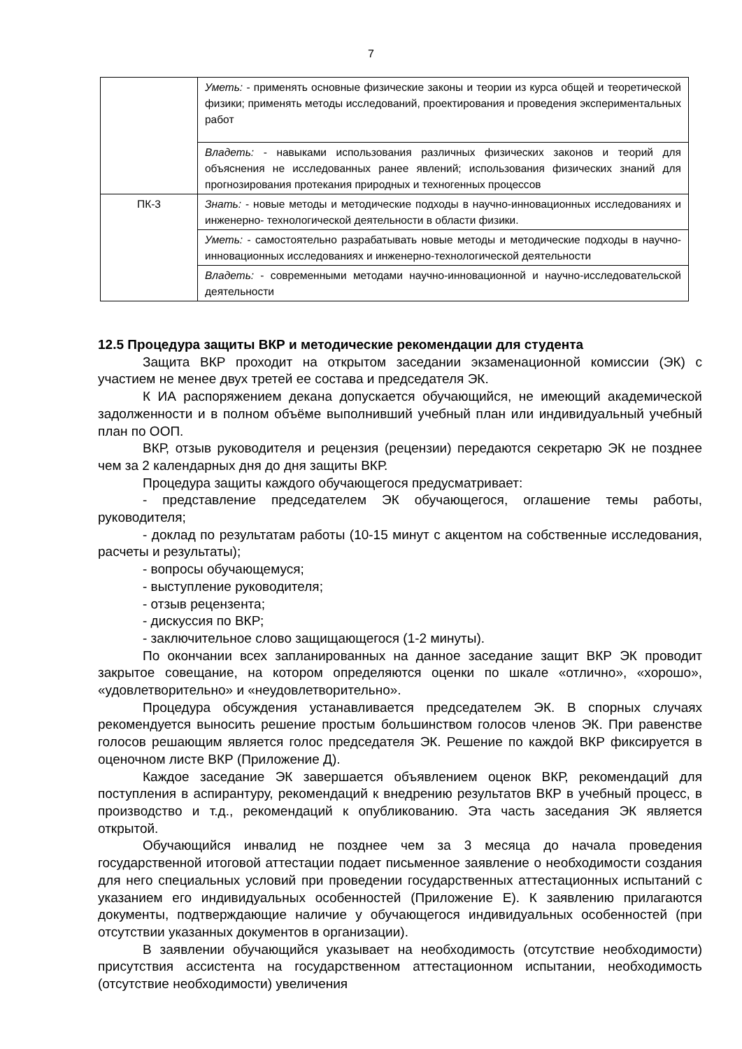7
| | Уметь: - применять основные физические законы и теории из курса общей и теоретической физики; применять методы исследований, проектирования и проведения экспериментальных работ |
| | Владеть: - навыками использования различных физических законов и теорий для объяснения не исследованных ранее явлений; использования физических знаний для прогнозирования протекания природных и техногенных процессов |
| ПК-3 | Знать: - новые методы и методические подходы в научно-инновационных исследованиях и инженерно- технологической деятельности в области физики. |
| | Уметь: - самостоятельно разрабатывать новые методы и методические подходы в научно-инновационных исследованиях и инженерно-технологической деятельности |
| | Владеть: - современными методами научно-инновационной и научно-исследовательской деятельности |
12.5 Процедура защиты ВКР и методические рекомендации для студента
Защита ВКР проходит на открытом заседании экзаменационной комиссии (ЭК) с участием не менее двух третей ее состава и председателя ЭК.
К ИА распоряжением декана допускается обучающийся, не имеющий академической задолженности и в полном объёме выполнивший учебный план или индивидуальный учебный план по ООП.
ВКР, отзыв руководителя и рецензия (рецензии) передаются секретарю ЭК не позднее чем за 2 календарных дня до дня защиты ВКР.
Процедура защиты каждого обучающегося предусматривает:
- представление председателем ЭК обучающегося, оглашение темы работы, руководителя;
- доклад по результатам работы (10-15 минут с акцентом на собственные исследования, расчеты и результаты);
- вопросы обучающемуся;
- выступление руководителя;
- отзыв рецензента;
- дискуссия по ВКР;
- заключительное слово защищающегося (1-2 минуты).
По окончании всех запланированных на данное заседание защит ВКР ЭК проводит закрытое совещание, на котором определяются оценки по шкале «отлично», «хорошо», «удовлетворительно» и «неудовлетворительно».
Процедура обсуждения устанавливается председателем ЭК. В спорных случаях рекомендуется выносить решение простым большинством голосов членов ЭК. При равенстве голосов решающим является голос председателя ЭК. Решение по каждой ВКР фиксируется в оценочном листе ВКР (Приложение Д).
Каждое заседание ЭК завершается объявлением оценок ВКР, рекомендаций для поступления в аспирантуру, рекомендаций к внедрению результатов ВКР в учебный процесс, в производство и т.д., рекомендаций к опубликованию. Эта часть заседания ЭК является открытой.
Обучающийся инвалид не позднее чем за 3 месяца до начала проведения государственной итоговой аттестации подает письменное заявление о необходимости создания для него специальных условий при проведении государственных аттестационных испытаний с указанием его индивидуальных особенностей (Приложение Е). К заявлению прилагаются документы, подтверждающие наличие у обучающегося индивидуальных особенностей (при отсутствии указанных документов в организации).
В заявлении обучающийся указывает на необходимость (отсутствие необходимости) присутствия ассистента на государственном аттестационном испытании, необходимость (отсутствие необходимости) увеличения